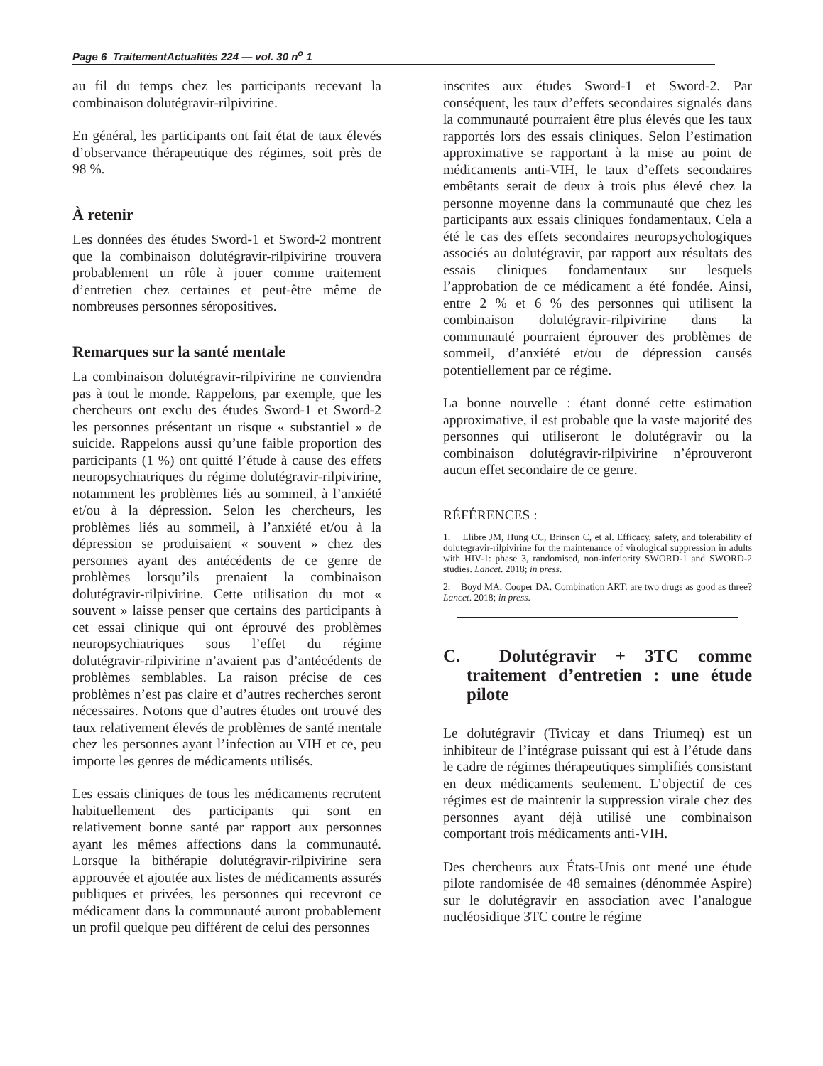Page 6 TraitementActualités 224 — vol. 30 n<sup>o</sup> 1
au fil du temps chez les participants recevant la combinaison dolutégravir-rilpivirine.
En général, les participants ont fait état de taux élevés d’observance thérapeutique des régimes, soit près de 98 %.
À retenir
Les données des études Sword-1 et Sword-2 montrent que la combinaison dolutégravir-rilpivirine trouvera probablement un rôle à jouer comme traitement d’entretien chez certaines et peut-être même de nombreuses personnes séropositives.
Remarques sur la santé mentale
La combinaison dolutégravir-rilpivirine ne conviendra pas à tout le monde. Rappelons, par exemple, que les chercheurs ont exclu des études Sword-1 et Sword-2 les personnes présentant un risque « substantiel » de suicide. Rappelons aussi qu’une faible proportion des participants (1 %) ont quitté l’étude à cause des effets neuropsychiatriques du régime dolutégravir-rilpivirine, notamment les problèmes liés au sommeil, à l’anxiété et/ou à la dépression. Selon les chercheurs, les problèmes liés au sommeil, à l’anxiété et/ou à la dépression se produisaient « souvent » chez des personnes ayant des antécédents de ce genre de problèmes lorsqu’ils prenaient la combinaison dolutégravir-rilpivirine. Cette utilisation du mot « souvent » laisse penser que certains des participants à cet essai clinique qui ont éprouvé des problèmes neuropsychiatriques sous l’effet du régime dolutégravir-rilpivirine n’avaient pas d’antécédents de problèmes semblables. La raison précise de ces problèmes n’est pas claire et d’autres recherches seront nécessaires. Notons que d’autres études ont trouvé des taux relativement élevés de problèmes de santé mentale chez les personnes ayant l’infection au VIH et ce, peu importe les genres de médicaments utilisés.
Les essais cliniques de tous les médicaments recrutent habituellement des participants qui sont en relativement bonne santé par rapport aux personnes ayant les mêmes affections dans la communauté. Lorsque la bithérapie dolutégravir-rilpivirine sera approuvée et ajoutée aux listes de médicaments assurés publiques et privées, les personnes qui recevront ce médicament dans la communauté auront probablement un profil quelque peu différent de celui des personnes
inscrites aux études Sword-1 et Sword-2. Par conséquent, les taux d’effets secondaires signalés dans la communauté pourraient être plus élevés que les taux rapportés lors des essais cliniques. Selon l’estimation approximative se rapportant à la mise au point de médicaments anti-VIH, le taux d’effets secondaires embêtants serait de deux à trois plus élevé chez la personne moyenne dans la communauté que chez les participants aux essais cliniques fondamentaux. Cela a été le cas des effets secondaires neuropsychologiques associés au dolutégravir, par rapport aux résultats des essais cliniques fondamentaux sur lesquels l’approbation de ce médicament a été fondée. Ainsi, entre 2 % et 6 % des personnes qui utilisent la combinaison dolutégravir-rilpivirine dans la communauté pourraient éprouver des problèmes de sommeil, d’anxiété et/ou de dépression causés potentiellement par ce régime.
La bonne nouvelle : étant donné cette estimation approximative, il est probable que la vaste majorité des personnes qui utiliseront le dolutégravir ou la combinaison dolutégravir-rilpivirine n’éprouveront aucun effet secondaire de ce genre.
RÉFÉRENCES :
1. Llibre JM, Hung CC, Brinson C, et al. Efficacy, safety, and tolerability of dolutegravir-rilpivirine for the maintenance of virological suppression in adults with HIV-1: phase 3, randomised, non-inferiority SWORD-1 and SWORD-2 studies. Lancet. 2018; in press.
2. Boyd MA, Cooper DA. Combination ART: are two drugs as good as three? Lancet. 2018; in press.
C. Dolutégravir + 3TC comme traitement d’entretien : une étude pilote
Le dolutégravir (Tivicay et dans Triumeq) est un inhibiteur de l’intégrase puissant qui est à l’étude dans le cadre de régimes thérapeutiques simplifiés consistant en deux médicaments seulement. L’objectif de ces régimes est de maintenir la suppression virale chez des personnes ayant déjà utilisé une combinaison comportant trois médicaments anti-VIH.
Des chercheurs aux États-Unis ont mené une étude pilote randomisée de 48 semaines (dénommée Aspire) sur le dolutégravir en association avec l’analogue nucléosidique 3TC contre le régime